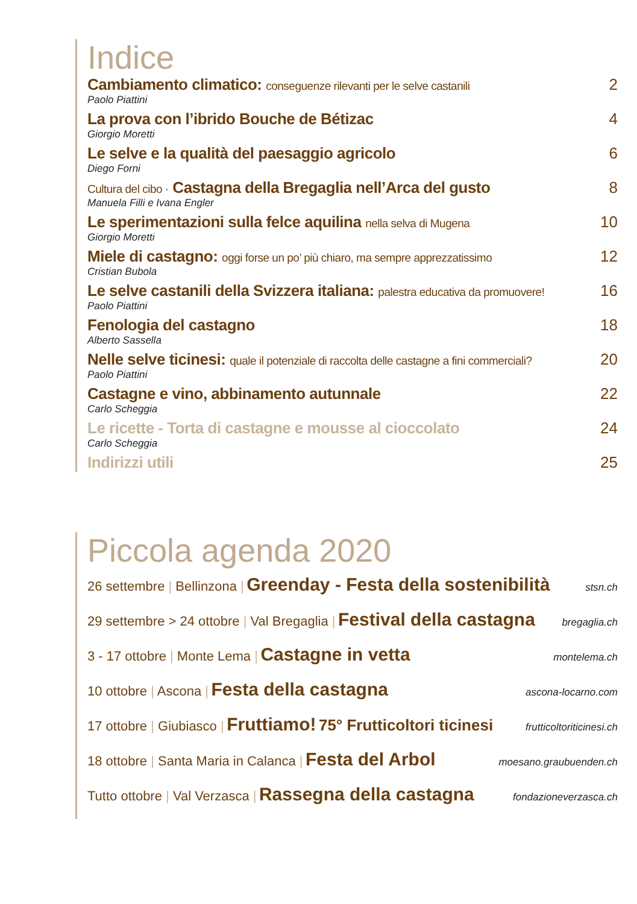Indice
Cambiamento climatico: conseguenze rilevanti per le selve castanili 2
Paolo Piattini
La prova con l’ibrido Bouche de Bétizac 4
Giorgio Moretti
Le selve e la qualità del paesaggio agricolo 6
Diego Forni
Cultura del cibo · Castagna della Bregaglia nell’Arca del gusto 8
Manuela Filli e Ivana Engler
Le sperimentazioni sulla felce aquilina nella selva di Mugena 10
Giorgio Moretti
Miele di castagno: oggi forse un po’ più chiaro, ma sempre apprezzatissimo 12
Cristian Bubola
Le selve castanili della Svizzera italiana: palestra educativa da promuovere! 16
Paolo Piattini
Fenologia del castagno 18
Alberto Sassella
Nelle selve ticinesi: quale il potenziale di raccolta delle castagne a fini commerciali? 20
Paolo Piattini
Castagne e vino, abbinamento autunnale 22
Carlo Scheggia
Le ricette - Torta di castagne e mousse al cioccolato 24
Carlo Scheggia
Indirizzi utili 25
Piccola agenda 2020
26 settembre | Bellinzona | Greenday - Festa della sostenibilità stsn.ch
29 settembre > 24 ottobre | Val Bregaglia | Festival della castagna bregaglia.ch
3 - 17 ottobre | Monte Lema | Castagne in vetta montelema.ch
10 ottobre | Ascona | Festa della castagna ascona-locarno.com
17 ottobre | Giubiasco | Fruttiamo! 75° Frutticoltori ticinesi frutticoltoriticinesi.ch
18 ottobre | Santa Maria in Calanca | Festa del Arbol moesano.graubuenden.ch
Tutto ottobre | Val Verzasca | Rassegna della castagna fondazioneverzasca.ch